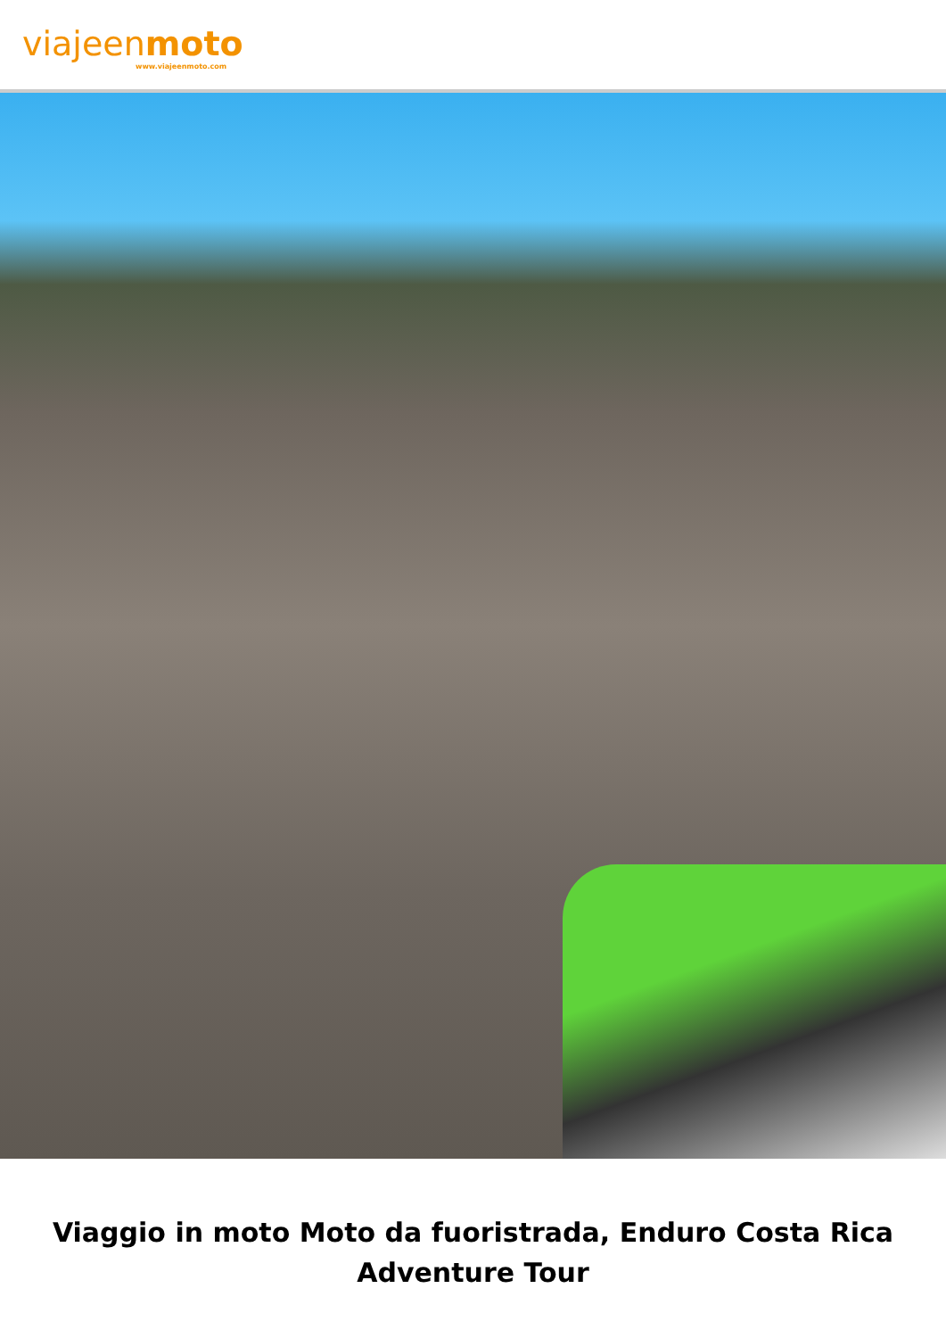viajeenmoto
www.viajeenmoto.com
Viaggio in moto Moto da fuoristrada, Enduro Costa Rica Adventure Tour